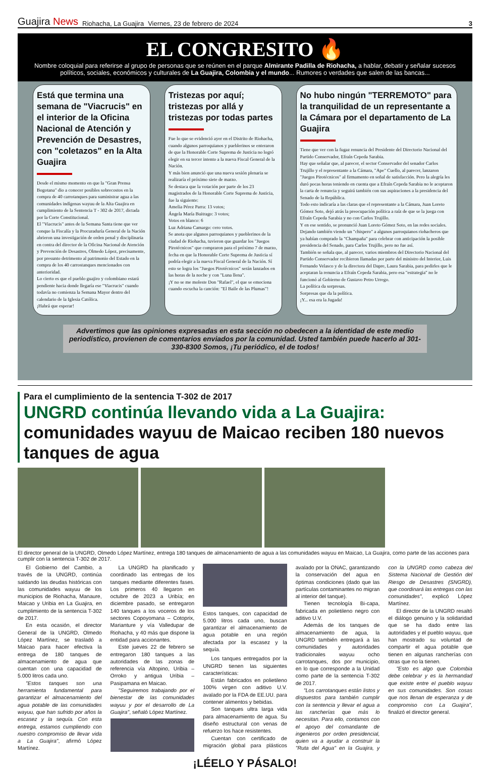Guajira News Riohacha, La Guajira Viernes, 23 de febrero de 2024 3
EL CONGRESITO 🔥
Nombre coloquial para referirse al grupo de personas que se reúnen en el parque Almirante Padilla de Riohacha, a hablar, debatir y señalar sucesos políticos, sociales, económicos y culturales de La Guajira, Colombia y el mundo... Rumores o verdades que salen de las bancas...
Está que termina una semana de "Viacrucis" en el interior de la Oficina Nacional de Atención y Prevención de Desastres, con "coletazos" en la Alta Guajira
Desde el mismo momento en que la "Gran Prensa Bogotana" dio a conocer posibles sobrecostos en la compra de 40 carrotanques para suministrar agua a las comunidades indígenas wayuu de la Alta Guajira en cumplimiento de la Sentencia T - 302 de 2017, dictada por la Corte Constitucional.
El "Viacrucis" antes de la Semana Santa tiene que ver conque la Fiscalía y la Procuraduría General de la Nación abrieron una investigación de orden penal y disciplinaria en contra del director de la Oficina Nacional de Atención y Prevención de Desastres, Olmedo López, precisamente, por presunto detrimento al patrimonio del Estado en la compra de los 40 carrostanques mencionados con anterioridad.
Lo cierto es que el pueblo guajiro y colombiano estará pendiente hacia donde llegaría ese "Viacrucis" cuando todavía no comienza la Semana Mayor dentro del calendario de la Iglesia Católica.
¡Habrá que esperar!
Tristezas por aquí; tristezas por allá y tristezas por todas partes
Fue lo que se evidenció ayer en el Distrito de Riohacha, cuando algunos parroquianos y pueblerinos se enteraron de que la Honorable Corte Suprema de Justicia no logró elegir en su tercer intento a la nueva Fiscal General de la Nación.
Y más bien anunció que una nueva sesión plenaria se realizaría el próximo siete de marzo.
Se destaca que la votación por parte de los 23 magistrados de la Honorable Corte Suprema de Justicia, fue la siguiente:
Amelia Pérez Parra: 13 votos;
Ángela María Buitrago: 3 votos;
Votos en blanco: 6
Luz Adriana Camargo: cero votos.
Se anota que algunos parroquianos y pueblerinos de la ciudad de Riohacha, tuvieron que guardar los "Juegos Pirotécnicos" que compraron para el próximo 7 de marzo, fecha en que la Honorable Corte Suprema de Justicia sí podría elegir a la nueva Fiscal General de la Nación. Sí esto se logra los "Juegos Pirotécnicos" serán lanzados en las horas de la noche y con "Luna llena".
¡Y no se me moleste Don "Rafael", el que se emociona cuando escucha la canción: "El Baile de las Plumas"!
No hubo ningún "TERREMOTO" para la tranquilidad de un representante a la Cámara por el departamento de La Guajira
Tiene que ver con la fugaz renuncia del Presidente del Directorio Nacional del Partido Conservador, Efraín Cepeda Sarabia.
Hay que señalar que, al parecer, el sector Conservador del senador Carlos Trujillo y el representante a la Cámara, "Ape" Cuello, al parecer, lanzaron "Juegos Pirotécnicos" al firmamento en señal de satisfacción. Pero la alegría les duró pocas horas teniendo en cuenta que a Efraín Cepeda Sarabia no le aceptaron la carta de renuncia y seguirá también con sus aspiraciones a la presidencia del Senado de la República.
Todo esto indicaría a las claras que el representante a la Cámara, Juan Loreto Gómez Soto, dejó atrás la preocupación política a raíz de que se la juega con Efraín Cepeda Sarabia y no con Carlos Trujillo.
Y en ese sentido, se pronunció Juan Loreto Gómez Soto, en las redes sociales. Dejando también viendo un "chispero" a algunos parroquianos riohacheros que ya habían comprado la "Champaña" para celebrar con anticipación la posible presidencia del Senado, para Carlos Trujillo, pero no fue así.
También se señala que, al parecer, varios miembros del Directorio Nacional del Partido Conservador recibieron llamadas por parte del ministro del Interior, Luis Fernando Velasco y de la directora del Dapre, Laura Sarabia, para pedirles que le aceptaran la renuncia a Efraín Cepeda Sarabia, pero esa "estrategia" no le funcionó al Gobierno de Gustavo Petro Urrego.
La política da sorpresas.
Sorpresas que da la política.
¡Y... esa era la Jugada!
Advertimos que las opiniones expresadas en esta sección no obedecen a la identidad de este medio periodístico, provienen de comentarios enviados por la comunidad. Usted también puede hacerlo al 301-330-8300 Somos, ¡Tu periódico, el de todos!
Para el cumplimiento de la sentencia T-302 de 2017
UNGRD continúa llevando vida a La Guajira: comunidades wayuu de Maicao reciben 180 nuevos tanques de agua
El director general de la UNGRD, Olmedo López Martínez, entrega 180 tanques de almacenamiento de agua a las comunidades wayuu en Maicao, La Guajira, como parte de las acciones para cumplir con la sentencia T-302 de 2017.
El Gobierno del Cambio, a través de la UNGRD, continúa saldando las deudas históricas con las comunidades wayuu de los municipios de Riohacha, Manaure, Maicao y Uribia en La Guajira, en cumplimiento de la sentencia T-302 de 2017.
En esta ocasión, el director General de la UNGRD, Olmedo López Martínez, se trasladó a Maicao para hacer efectiva la entrega de 180 tanques de almacenamiento de agua que cuentan con una capacidad de 5.000 litros cada uno.
"Estos tanques son una herramienta fundamental para garantizar el almacenamiento del agua potable de las comunidades wayuu, que han sufrido por años la escasez y la sequía. Con esta entrega, estamos cumpliendo con nuestro compromiso de llevar vida a La Guajira", afirmó López Martínez.
La UNGRD ha planificado y coordinado las entregas de los tanques mediante diferentes fases. Los primeros 40 llegaron en octubre de 2023 a Uribía; en diciembre pasado, se entregaron 140 tanques a los voceros de los sectores Copoyomana – Cotoprix, Marianture y vía Valledupar de Riohacha, y 40 más que dispone la entidad para accionantes.
Este jueves 22 de febrero se entregaron 180 tanques a las autoridades de las zonas de referencia vía Altopino, Uribia – Orroko y antigua Uribia – Pasipamana en Maicao.
"Seguiremos trabajando por el bienestar de las comunidades wayuu y por el desarrollo de La Guajira", señaló López Martínez.
Estos tanques, con capacidad de 5.000 litros cada uno, buscan garantizar el almacenamiento de agua potable en una región afectada por la escasez y la sequía.
Los tanques entregados por la UNGRD tienen las siguientes características:
Están fabricados en polietileno 100% virgen con aditivo U.V. avalado por la FDA de EE.UU. para contener alimentos y bebidas.
Son tanques ultra larga vida para almacenamiento de agua. Su diseño estructural con venas de refuerzo los hace resistentes.
Cuentan con certificado de migración global para plásticos avalado por la ONAC, garantizando la conservación del agua en óptimas condiciones (dado que las partículas contaminantes no migran al interior del tanque).
Tienen tecnología Bi-capa, fabricada en polietileno negro con aditivo U.V.
Además de los tanques de almacenamiento de agua, la UNGRD también entregará a las comunidades y autoridades tradicionales wayuu ocho carrotanques, dos por municipio, en lo que corresponde a la Unidad como parte de la sentencia T-302 de 2017.
"Los carrotanques están listos y dispuestos para también cumplir con la sentencia y llevar el agua a las rancherías que más lo necesitan. Para ello, contamos con el apoyo del comandante de ingenieros por orden presidencial, quien va a ayudar a construir la "Ruta del Agua" en la Guajira, y con la UNGRD como cabeza del Sistema Nacional de Gestión del Riesgo de Desastres (SNGRD), que coordinará las entregas con las comunidades", explicó López Martínez.
El director de la UNGRD resaltó el diálogo genuino y la solidaridad que se ha dado entre las autoridades y el pueblo wayuu, que han mostrado su voluntad de compartir el agua potable que tienen en algunas rancherías con otras que no la tienen.
"Esto es algo que Colombia debe celebrar y es la hermandad que existe entre el pueblo wayuu en sus comunidades. Son cosas que nos llenan de esperanza y de compromiso con La Guajira", finalizó el director general.
¡LÉELO Y PÁSALO!